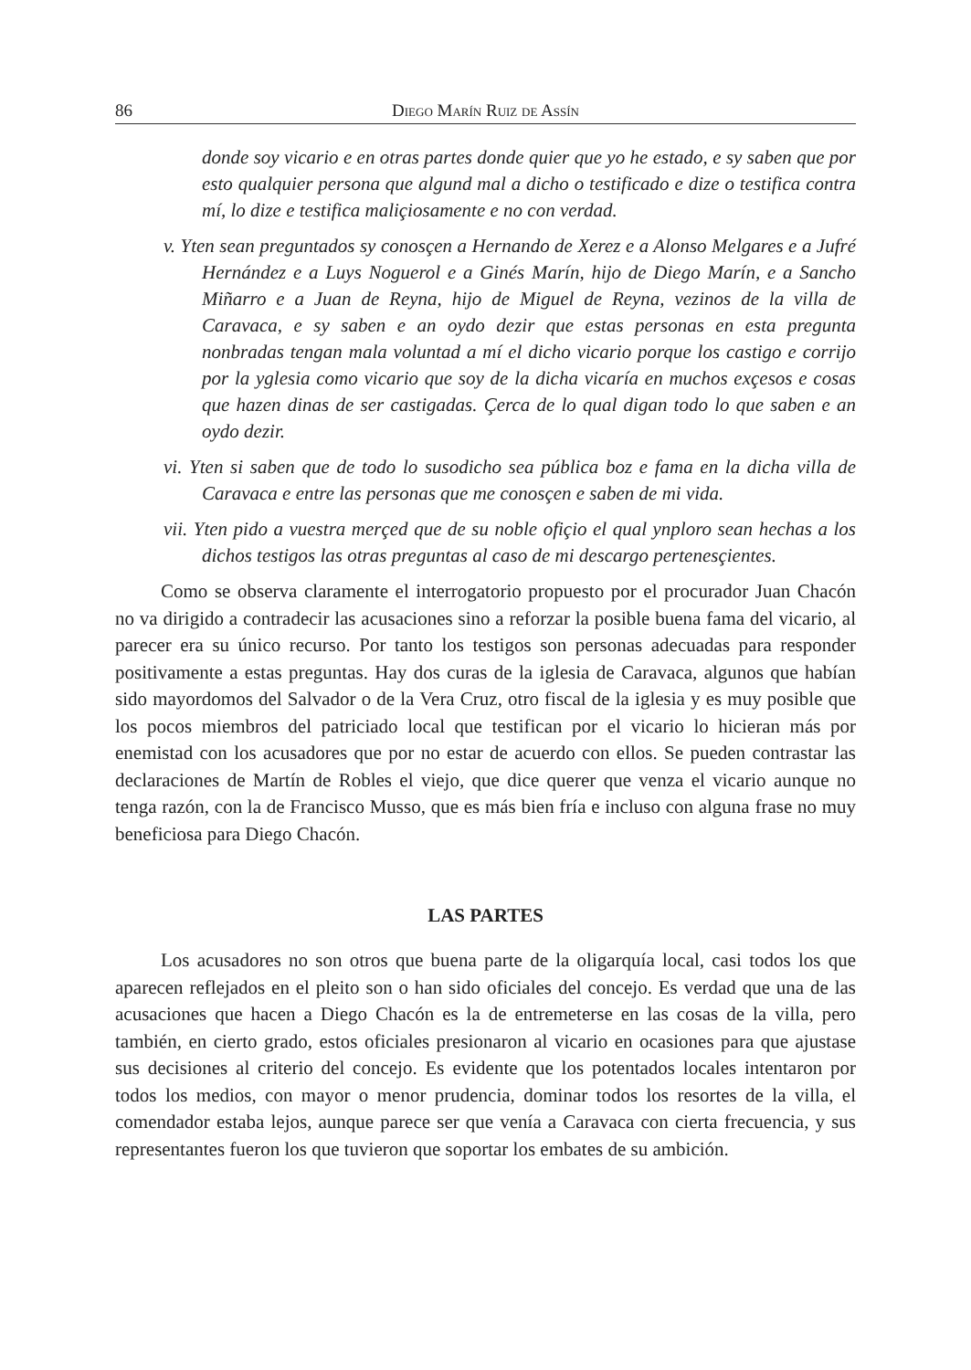86 Diego Marín Ruiz de Assín
donde soy vicario e en otras partes donde quier que yo he estado, e sy saben que por esto qualquier persona que algund mal a dicho o testificado e dize o testifica contra mí, lo dize e testifica maliçiosamente e no con verdad.
v. Yten sean preguntados sy conosçen a Hernando de Xerez e a Alonso Melgares e a Jufré Hernández e a Luys Noguerol e a Ginés Marín, hijo de Diego Marín, e a Sancho Miñarro e a Juan de Reyna, hijo de Miguel de Reyna, vezinos de la villa de Caravaca, e sy saben e an oydo dezir que estas personas en esta pregunta nonbradas tengan mala voluntad a mí el dicho vicario porque los castigo e corrijo por la yglesia como vicario que soy de la dicha vicaría en muchos exçesos e cosas que hazen dinas de ser castigadas. Çerca de lo qual digan todo lo que saben e an oydo dezir.
vi. Yten si saben que de todo lo susodicho sea pública boz e fama en la dicha villa de Caravaca e entre las personas que me conosçen e saben de mi vida.
vii. Yten pido a vuestra merçed que de su noble ofiçio el qual ynploro sean hechas a los dichos testigos las otras preguntas al caso de mi descargo pertenesçientes.
Como se observa claramente el interrogatorio propuesto por el procurador Juan Chacón no va dirigido a contradecir las acusaciones sino a reforzar la posible buena fama del vicario, al parecer era su único recurso. Por tanto los testigos son personas adecuadas para responder positivamente a estas preguntas. Hay dos curas de la iglesia de Caravaca, algunos que habían sido mayordomos del Salvador o de la Vera Cruz, otro fiscal de la iglesia y es muy posible que los pocos miembros del patriciado local que testifican por el vicario lo hicieran más por enemistad con los acusadores que por no estar de acuerdo con ellos. Se pueden contrastar las declaraciones de Martín de Robles el viejo, que dice querer que venza el vicario aunque no tenga razón, con la de Francisco Musso, que es más bien fría e incluso con alguna frase no muy beneficiosa para Diego Chacón.
LAS PARTES
Los acusadores no son otros que buena parte de la oligarquía local, casi todos los que aparecen reflejados en el pleito son o han sido oficiales del concejo. Es verdad que una de las acusaciones que hacen a Diego Chacón es la de entremeterse en las cosas de la villa, pero también, en cierto grado, estos oficiales presionaron al vicario en ocasiones para que ajustase sus decisiones al criterio del concejo. Es evidente que los potentados locales intentaron por todos los medios, con mayor o menor prudencia, dominar todos los resortes de la villa, el comendador estaba lejos, aunque parece ser que venía a Caravaca con cierta frecuencia, y sus representantes fueron los que tuvieron que soportar los embates de su ambición.